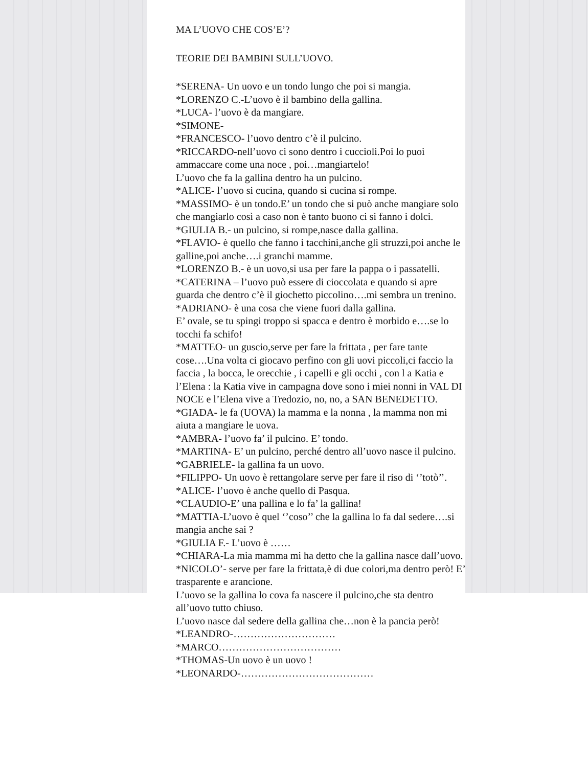MA L’UOVO CHE COS’E’?
TEORIE DEI BAMBINI SULL’UOVO.
*SERENA- Un uovo e un tondo lungo che poi si mangia.
*LORENZO C.-L’uovo è il bambino della gallina.
*LUCA- l’uovo è da mangiare.
*SIMONE-
*FRANCESCO- l’uovo dentro c’è il pulcino.
*RICCARDO-nell’uovo ci sono dentro i cuccioli.Poi lo puoi ammaccare come una noce , poi…mangiartelo!
L’uovo che fa la gallina dentro ha un pulcino.
*ALICE- l’uovo si cucina, quando si cucina si rompe.
*MASSIMO- è un tondo.E’ un tondo che si può anche mangiare solo che mangiarlo così a caso non è tanto buono ci si fanno i dolci.
*GIULIA B.- un pulcino, si rompe,nasce dalla gallina.
*FLAVIO- è quello che fanno i tacchini,anche gli struzzi,poi anche le galline,poi anche….i granchi mamme.
*LORENZO B.- è un uovo,si usa per fare la pappa o i passatelli.
*CATERINA – l’uovo può essere di cioccolata e quando si apre guarda che dentro c’è il giochetto piccolino….mi sembra un trenino.
*ADRIANO- è una cosa che viene fuori dalla gallina.
E’ ovale, se tu spingi troppo si spacca e dentro è morbido e….se lo tocchi fa schifo!
*MATTEO- un guscio,serve per fare la frittata , per fare tante cose….Una volta ci giocavo perfino con gli uovi piccoli,ci faccio la faccia , la bocca, le orecchie , i capelli e gli occhi , con l a Katia e l’Elena : la Katia vive in campagna dove sono i miei nonni in VAL DI NOCE e l’Elena vive a Tredozio, no, no, a SAN BENEDETTO.
*GIADA- le fa (UOVA) la mamma e la nonna , la mamma non mi aiuta a mangiare le uova.
*AMBRA- l’uovo fa’ il pulcino. E’ tondo.
*MARTINA- E’ un pulcino, perché dentro all’uovo nasce il pulcino.
*GABRIELE- la gallina fa un uovo.
*FILIPPO- Un uovo è rettangolare serve per fare il riso di ‘’totò’’.
*ALICE- l’uovo è anche quello di Pasqua.
*CLAUDIO-E’ una pallina e lo fa’ la gallina!
*MATTIA-L’uovo è quel ‘’coso’’ che la gallina lo fa dal sedere….si mangia anche sai ?
*GIULIA F.- L’uovo è ……
*CHIARA-La mia mamma mi ha detto che la gallina nasce dall’uovo.
*NICOLO’- serve per fare la frittata,è di due colori,ma dentro però! E’ trasparente e arancione.
L’uovo se la gallina lo cova fa nascere il pulcino,che sta dentro all’uovo tutto chiuso.
L’uovo nasce dal sedere della gallina che…non è la pancia però!
*LEANDRO-…………………………
*MARCO………………………………
*THOMAS-Un uovo è un uovo !
*LEONARDO-…………………………………